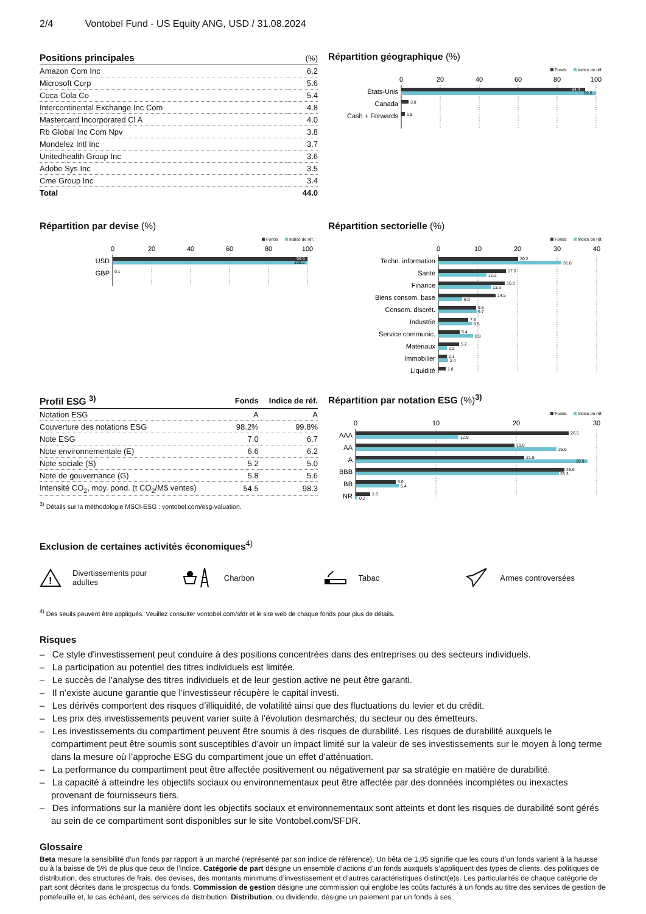2/4 Vontobel Fund - US Equity ANG, USD / 31.08.2024
| Positions principales | (%) |
| --- | --- |
| Amazon Com Inc | 6.2 |
| Microsoft Corp | 5.6 |
| Coca Cola Co | 5.4 |
| Intercontinental Exchange Inc Com | 4.8 |
| Mastercard Incorporated Cl A | 4.0 |
| Rb Global Inc Com Npv | 3.8 |
| Mondelez Intl Inc | 3.7 |
| Unitedhealth Group Inc | 3.6 |
| Adobe Sys Inc | 3.5 |
| Cme Group Inc | 3.4 |
| Total | 44.0 |
Répartition géographique (%)
Fonds
Indice de réf.
0
20
40
60
80
100
États-Unis
94.4
99.9
Canada
3.8
Cash + Forwards
1.8
Répartition par devise (%)
Fonds
Indice de réf.
0
20
40
60
80
100
USD
99.9
100.0
GBP
0.1
Répartition sectorielle (%)
Fonds
Indice de réf.
0
10
20
30
40
Techn. information
20.2
31.0
Santé
17.0
12.2
Finance
16.8
13.3
Biens consom. base
14.5
6.0
Consom. discrét.
9.6
9.7
Industrie
7.6
8.5
Service communic.
5.4
8.8
Matériaux
5.2
2.2
Immobilier
2.1
2.4
Liquidité
1.8
| Profil ESG <sup>3)</sup> | Fonds | Indice de réf. |
| --- | --- | --- |
| Notation ESG | A | A |
| Couverture des notations ESG | 98.2% | 99.8% |
| Note ESG | 7.0 | 6.7 |
| Note environnementale (E) | 6.6 | 6.2 |
| Note sociale (S) | 5.2 | 5.0 |
| Note de gouvernance (G) | 5.8 | 5.6 |
| Intensité CO<sub>2</sub>, moy. pond. (t CO<sub>2</sub>/M$ ventes) | 54.5 | 98.3 |
<sup>3)</sup> Détails sur la méthodologie MSCI-ESG : vontobel.com/esg-valuation.
Répartition par notation ESG (%)<sup>3)</sup>
Fonds
Indice de réf.
0
10
20
30
AAA
26.5
12.8
AA
19.8
25.0
A
21.0
28.9
BBB
26.0
25.3
BB
5.0
5.4
NR
1.8
0.2
Exclusion de certaines activités économiques<sup>4)</sup>
!
Divertissements pour
adultes
Charbon Tabac Armes controversées
<sup>4)</sup> Des seuils peuvent être appliqués. Veuillez consulter vontobel.com/sfdr et le site web de chaque fonds pour plus de détails.
Risques
– Ce style d'investissement peut conduire à des positions concentrées dans des entreprises ou des secteurs individuels.
– La participation au potentiel des titres individuels est limitée.
– Le succès de l’analyse des titres individuels et de leur gestion active ne peut être garanti.
– Il n’existe aucune garantie que l’investisseur récupère le capital investi.
– Les dérivés comportent des risques d’illiquidité, de volatilité ainsi que des fluctuations du levier et du crédit.
– Les prix des investissements peuvent varier suite à l’évolution desmarchés, du secteur ou des émetteurs.
– Les investissements du compartiment peuvent être soumis à des risques de durabilité. Les risques de durabilité auxquels le compartiment peut être soumis sont susceptibles d’avoir un impact limité sur la valeur de ses investissements sur le moyen à long terme dans la mesure où l’approche ESG du compartiment joue un effet d’atténuation.
– La performance du compartiment peut être affectée positivement ou négativement par sa stratégie en matière de durabilité.
– La capacité à atteindre les objectifs sociaux ou environnementaux peut être affectée par des données incomplètes ou inexactes provenant de fournisseurs tiers.
– Des informations sur la manière dont les objectifs sociaux et environnementaux sont atteints et dont les risques de durabilité sont gérés au sein de ce compartiment sont disponibles sur le site Vontobel.com/SFDR.
Glossaire
Beta mesure la sensibilité d’un fonds par rapport à un marché (représenté par son indice de référence). Un bêta de 1,05 signifie que les cours d’un fonds varient à la hausse ou à la baisse de 5% de plus que ceux de l’indice. Catégorie de part désigne un ensemble d’actions d’un fonds auxquels s’appliquent des types de clients, des politiques de distribution, des structures de frais, des devises, des montants minimums d’investissement et d’autres caractéristiques distinct(e)s. Les particularités de chaque catégorie de part sont décrites dans le prospectus du fonds. Commission de gestion désigne une commission qui englobe les coûts facturés à un fonds au titre des services de gestion de portefeuille et, le cas échéant, des services de distribution. Distribution, ou dividende, désigne un paiement par un fonds à ses